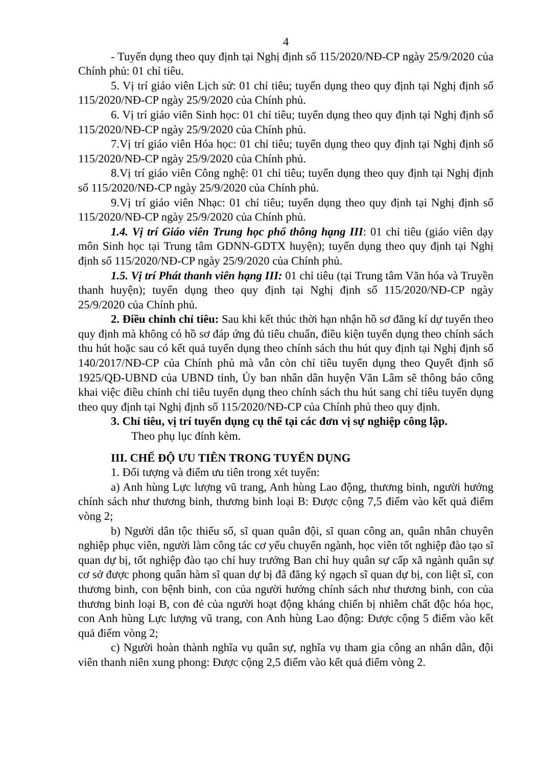4
- Tuyển dụng theo quy định tại Nghị định số 115/2020/NĐ-CP ngày 25/9/2020 của Chính phủ: 01 chỉ tiêu.
5. Vị trí giáo viên Lịch sử: 01 chỉ tiêu; tuyển dụng theo quy định tại Nghị định số 115/2020/NĐ-CP ngày 25/9/2020 của Chính phủ.
6. Vị trí giáo viên Sinh học: 01 chỉ tiêu; tuyển dụng theo quy định tại Nghị định số 115/2020/NĐ-CP ngày 25/9/2020 của Chính phủ.
7.Vị trí giáo viên Hóa học: 01 chỉ tiêu; tuyển dụng theo quy định tại Nghị định số 115/2020/NĐ-CP ngày 25/9/2020 của Chính phủ.
8.Vị trí giáo viên Công nghệ: 01 chỉ tiêu; tuyển dụng theo quy định tại Nghị định số 115/2020/NĐ-CP ngày 25/9/2020 của Chính phủ.
9.Vị trí giáo viên Nhạc: 01 chỉ tiêu; tuyển dụng theo quy định tại Nghị định số 115/2020/NĐ-CP ngày 25/9/2020 của Chính phủ.
1.4. Vị trí Giáo viên Trung học phổ thông hạng III: 01 chỉ tiêu (giáo viên dạy môn Sinh học tại Trung tâm GDNN-GDTX huyện); tuyển dụng theo quy định tại Nghị định số 115/2020/NĐ-CP ngày 25/9/2020 của Chính phủ.
1.5. Vị trí Phát thanh viên hạng III: 01 chỉ tiêu (tại Trung tâm Văn hóa và Truyền thanh huyện); tuyển dụng theo quy định tại Nghị định số 115/2020/NĐ-CP ngày 25/9/2020 của Chính phủ.
2. Điều chỉnh chỉ tiêu: Sau khi kết thúc thời hạn nhận hồ sơ đăng kí dự tuyển theo quy định mà không có hồ sơ đáp ứng đủ tiêu chuẩn, điều kiện tuyển dụng theo chính sách thu hút hoặc sau có kết quả tuyển dụng theo chính sách thu hút quy định tại Nghị định số 140/2017/NĐ-CP của Chính phủ mà vẫn còn chỉ tiêu tuyển dụng theo Quyết định số 1925/QĐ-UBND của UBND tỉnh, Ủy ban nhân dân huyện Văn Lâm sẽ thông báo công khai việc điều chỉnh chỉ tiêu tuyển dụng theo chính sách thu hút sang chỉ tiêu tuyển dụng theo quy định tại Nghị định số 115/2020/NĐ-CP của Chính phủ theo quy định.
3. Chỉ tiêu, vị trí tuyển dụng cụ thể tại các đơn vị sự nghiệp công lập.
Theo phụ lục đính kèm.
III. CHẾ ĐỘ ƯU TIÊN TRONG TUYỂN DỤNG
1. Đối tượng và điểm ưu tiên trong xét tuyển:
a) Anh hùng Lực lượng vũ trang, Anh hùng Lao động, thương binh, người hưởng chính sách như thương binh, thương binh loại B: Được cộng 7,5 điểm vào kết quả điểm vòng 2;
b) Người dân tộc thiểu số, sĩ quan quân đội, sĩ quan công an, quân nhân chuyên nghiệp phục viên, người làm công tác cơ yếu chuyển ngành, học viên tốt nghiệp đào tạo sĩ quan dự bị, tốt nghiệp đào tạo chỉ huy trưởng Ban chỉ huy quân sự cấp xã ngành quân sự cơ sở được phong quân hàm sĩ quan dự bị đã đăng ký ngạch sĩ quan dự bị, con liệt sĩ, con thương binh, con bệnh binh, con của người hưởng chính sách như thương binh, con của thương binh loại B, con đẻ của người hoạt động kháng chiến bị nhiễm chất độc hóa học, con Anh hùng Lực lượng vũ trang, con Anh hùng Lao động: Được cộng 5 điểm vào kết quả điểm vòng 2;
c) Người hoàn thành nghĩa vụ quân sự, nghĩa vụ tham gia công an nhân dân, đội viên thanh niên xung phong: Được cộng 2,5 điểm vào kết quả điểm vòng 2.